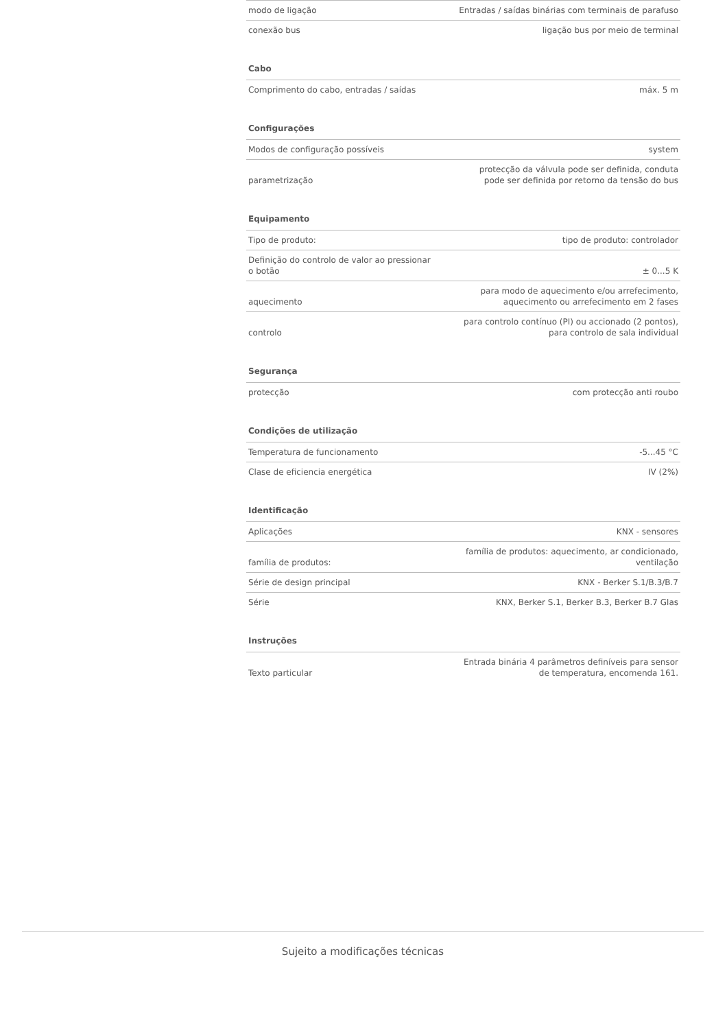| modo de ligação | Entradas / saídas binárias com terminais de parafuso |
| conexão bus | ligação bus por meio de terminal |
| Cabo | |
| Comprimento do cabo, entradas / saídas | máx. 5 m |
| Configurações | |
| Modos de configuração possíveis | system |
| parametrização | protecção da válvula pode ser definida, conduta pode ser definida por retorno da tensão do bus |
| Equipamento | |
| Tipo de produto: | tipo de produto: controlador |
| Definição do controlo de valor ao pressionar o botão | ± 0...5 K |
| aquecimento | para modo de aquecimento e/ou arrefecimento, aquecimento ou arrefecimento em 2 fases |
| controlo | para controlo contínuo (PI) ou accionado (2 pontos), para controlo de sala individual |
| Segurança | |
| protecção | com protecção anti roubo |
| Condições de utilização | |
| Temperatura de funcionamento | -5...45 °C |
| Clase de eficiencia energética | IV (2%) |
| Identificação | |
| Aplicações | KNX - sensores |
| família de produtos: | família de produtos: aquecimento, ar condicionado, ventilação |
| Série de design principal | KNX - Berker S.1/B.3/B.7 |
| Série | KNX, Berker S.1, Berker B.3, Berker B.7 Glas |
| Instruções | |
| Texto particular | Entrada binária 4 parâmetros definíveis para sensor de temperatura, encomenda 161. |
Sujeito a modificações técnicas